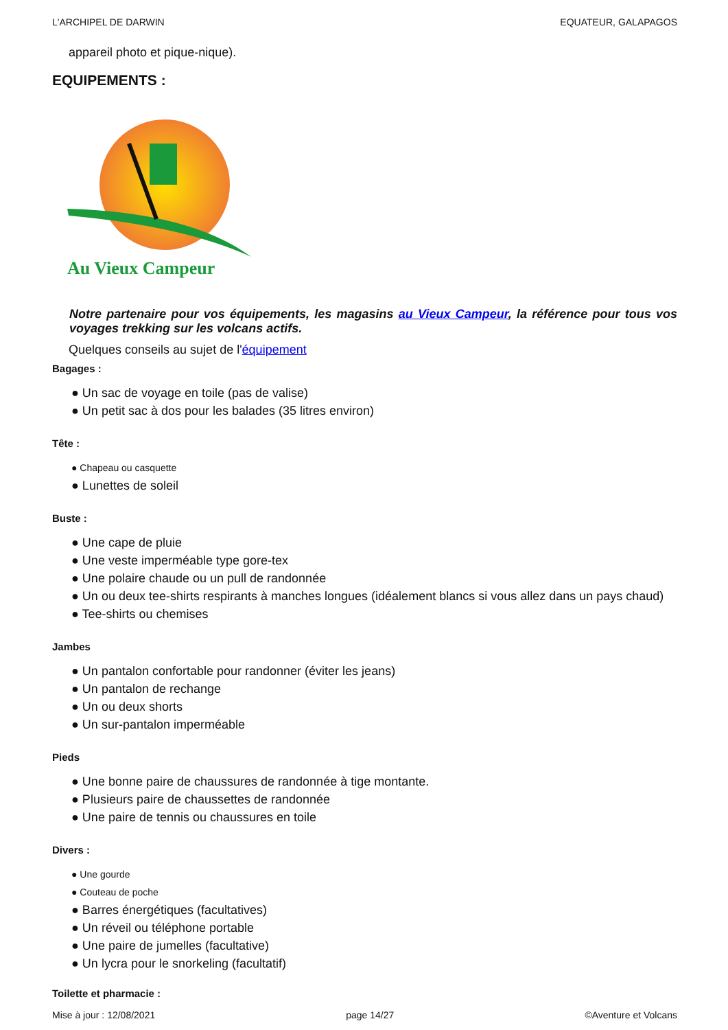L'ARCHIPEL DE DARWIN EQUATEUR, GALAPAGOS
appareil photo et pique-nique).
EQUIPEMENTS :
Au Vieux Campeur
Notre partenaire pour vos équipements, les magasins au Vieux Campeur, la référence pour tous vos voyages trekking sur les volcans actifs.
Quelques conseils au sujet de l'équipement
Bagages :
● Un sac de voyage en toile (pas de valise)
● Un petit sac à dos pour les balades (35 litres environ)
Tête :
● Chapeau ou casquette
● Lunettes de soleil
Buste :
● Une cape de pluie
● Une veste imperméable type gore-tex
● Une polaire chaude ou un pull de randonnée
● Un ou deux tee-shirts respirants à manches longues (idéalement blancs si vous allez dans un pays chaud)
● Tee-shirts ou chemises
Jambes
● Un pantalon confortable pour randonner (éviter les jeans)
● Un pantalon de rechange
● Un ou deux shorts
● Un sur-pantalon imperméable
Pieds
● Une bonne paire de chaussures de randonnée à tige montante.
● Plusieurs paire de chaussettes de randonnée
● Une paire de tennis ou chaussures en toile
Divers :
● Une gourde
● Couteau de poche
● Barres énergétiques (facultatives)
● Un réveil ou téléphone portable
● Une paire de jumelles (facultative)
● Un lycra pour le snorkeling (facultatif)
Toilette et pharmacie :
Mise à jour : 12/08/2021 page 14/27 ©Aventure et Volcans